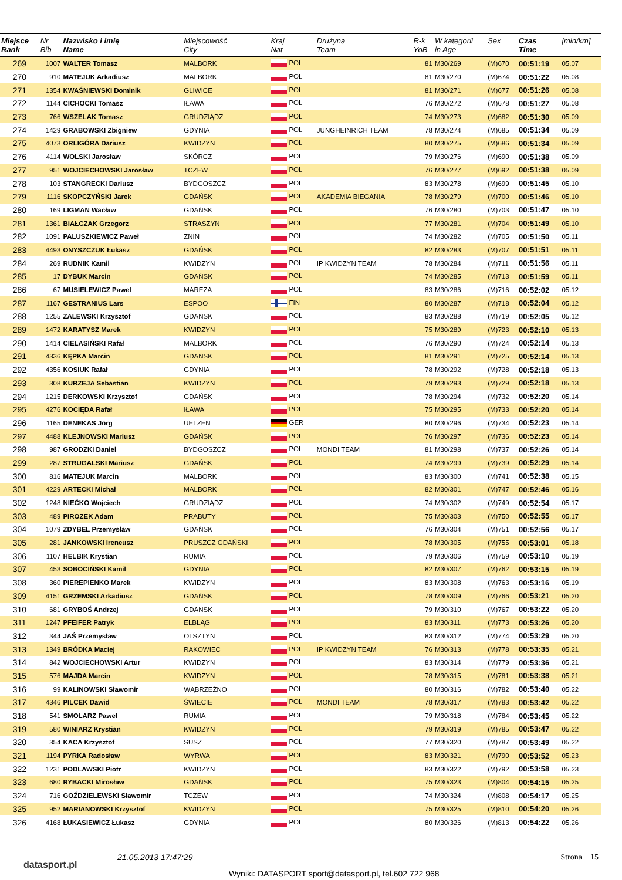| Miejsce Rank | Nr Bib | Nazwisko i imię Name | Miejscowość City | Kraj Nat | Drużyna Team | R-k YoB | W kategorii in Age | Sex | Czas Time | [min/km] |
| --- | --- | --- | --- | --- | --- | --- | --- | --- | --- | --- |
| 269 | 1007 | WALTER Tomasz | MALBORK | POL | | 81 | M30/269 | (M)670 | 00:51:19 | 05.07 |
| 270 | 910 | MATEJUK Arkadiusz | MALBORK | POL | | 81 | M30/270 | (M)674 | 00:51:22 | 05.08 |
| 271 | 1354 | KWAŚNIEWSKI Dominik | GLIWICE | POL | | 81 | M30/271 | (M)677 | 00:51:26 | 05.08 |
| 272 | 1144 | CICHOCKI Tomasz | IŁAWA | POL | | 76 | M30/272 | (M)678 | 00:51:27 | 05.08 |
| 273 | 766 | WSZELAK Tomasz | GRUDZIĄDZ | POL | | 74 | M30/273 | (M)682 | 00:51:30 | 05.09 |
| 274 | 1429 | GRABOWSKI Zbigniew | GDYNIA | POL | JUNGHEINRICH TEAM | 78 | M30/274 | (M)685 | 00:51:34 | 05.09 |
| 275 | 4073 | ORLIGÓRA Dariusz | KWIDZYN | POL | | 80 | M30/275 | (M)686 | 00:51:34 | 05.09 |
| 276 | 4114 | WOLSKI Jarosław | SKÓRCZ | POL | | 79 | M30/276 | (M)690 | 00:51:38 | 05.09 |
| 277 | 951 | WOJCIECHOWSKI Jarosław | TCZEW | POL | | 76 | M30/277 | (M)692 | 00:51:38 | 05.09 |
| 278 | 103 | STANGRECKI Dariusz | BYDGOSZCZ | POL | | 83 | M30/278 | (M)699 | 00:51:45 | 05.10 |
| 279 | 1116 | SKOPCZYŃSKI Jarek | GDAŃSK | POL | AKADEMIA BIEGANIA | 78 | M30/279 | (M)700 | 00:51:46 | 05.10 |
| 280 | 169 | LIGMAN Wacław | GDAŃSK | POL | | 76 | M30/280 | (M)703 | 00:51:47 | 05.10 |
| 281 | 1361 | BIAŁCZAK Grzegorz | STRASZYN | POL | | 77 | M30/281 | (M)704 | 00:51:49 | 05.10 |
| 282 | 1091 | PALUSZKIEWICZ Paweł | ŻNIN | POL | | 74 | M30/282 | (M)705 | 00:51:50 | 05.11 |
| 283 | 4493 | ONYSZCZUK Łukasz | GDAŃSK | POL | | 82 | M30/283 | (M)707 | 00:51:51 | 05.11 |
| 284 | 269 | RUDNIK Kamil | KWIDZYN | POL | IP KWIDZYN TEAM | 78 | M30/284 | (M)711 | 00:51:56 | 05.11 |
| 285 | 17 | DYBUK Marcin | GDAŃSK | POL | | 74 | M30/285 | (M)713 | 00:51:59 | 05.11 |
| 286 | 67 | MUSIELEWICZ Pawel | MAREZA | POL | | 83 | M30/286 | (M)716 | 00:52:02 | 05.12 |
| 287 | 1167 | GESTRANIUS Lars | ESPOO | FIN | | 80 | M30/287 | (M)718 | 00:52:04 | 05.12 |
| 288 | 1255 | ZALEWSKI Krzysztof | GDANSK | POL | | 83 | M30/288 | (M)719 | 00:52:05 | 05.12 |
| 289 | 1472 | KARATYSZ Marek | KWIDZYN | POL | | 75 | M30/289 | (M)723 | 00:52:10 | 05.13 |
| 290 | 1414 | CIELASIŃSKI Rafał | MALBORK | POL | | 76 | M30/290 | (M)724 | 00:52:14 | 05.13 |
| 291 | 4336 | KĘPKA Marcin | GDANSK | POL | | 81 | M30/291 | (M)725 | 00:52:14 | 05.13 |
| 292 | 4356 | KOSIUK Rafał | GDYNIA | POL | | 78 | M30/292 | (M)728 | 00:52:18 | 05.13 |
| 293 | 308 | KURZEJA Sebastian | KWIDZYN | POL | | 79 | M30/293 | (M)729 | 00:52:18 | 05.13 |
| 294 | 1215 | DERKOWSKI Krzysztof | GDAŃSK | POL | | 78 | M30/294 | (M)732 | 00:52:20 | 05.14 |
| 295 | 4276 | KOCIĘDA Rafał | IŁAWA | POL | | 75 | M30/295 | (M)733 | 00:52:20 | 05.14 |
| 296 | 1165 | DENEKAS Jörg | UELZEN | GER | | 80 | M30/296 | (M)734 | 00:52:23 | 05.14 |
| 297 | 4488 | KLEJNOWSKI Mariusz | GDAŃSK | POL | | 76 | M30/297 | (M)736 | 00:52:23 | 05.14 |
| 298 | 987 | GRODZKI Daniel | BYDGOSZCZ | POL | MONDI TEAM | 81 | M30/298 | (M)737 | 00:52:26 | 05.14 |
| 299 | 287 | STRUGALSKI Mariusz | GDAŃSK | POL | | 74 | M30/299 | (M)739 | 00:52:29 | 05.14 |
| 300 | 816 | MATEJUK Marcin | MALBORK | POL | | 83 | M30/300 | (M)741 | 00:52:38 | 05.15 |
| 301 | 4229 | ARTECKI Michał | MALBORK | POL | | 82 | M30/301 | (M)747 | 00:52:46 | 05.16 |
| 302 | 1248 | NIEĆKO Wojciech | GRUDZIĄDZ | POL | | 74 | M30/302 | (M)749 | 00:52:54 | 05.17 |
| 303 | 489 | PIROZEK Adam | PRABUTY | POL | | 75 | M30/303 | (M)750 | 00:52:55 | 05.17 |
| 304 | 1079 | ZDYBEL Przemysław | GDAŃSK | POL | | 76 | M30/304 | (M)751 | 00:52:56 | 05.17 |
| 305 | 281 | JANKOWSKI Ireneusz | PRUSZCZ GDAŃSKI | POL | | 78 | M30/305 | (M)755 | 00:53:01 | 05.18 |
| 306 | 1107 | HELBIK Krystian | RUMIA | POL | | 79 | M30/306 | (M)759 | 00:53:10 | 05.19 |
| 307 | 453 | SOBOCIŃSKI Kamil | GDYNIA | POL | | 82 | M30/307 | (M)762 | 00:53:15 | 05.19 |
| 308 | 360 | PIEREPIENKO Marek | KWIDZYN | POL | | 83 | M30/308 | (M)763 | 00:53:16 | 05.19 |
| 309 | 4151 | GRZEMSKI Arkadiusz | GDAŃSK | POL | | 78 | M30/309 | (M)766 | 00:53:21 | 05.20 |
| 310 | 681 | GRYBOŚ Andrzej | GDANSK | POL | | 79 | M30/310 | (M)767 | 00:53:22 | 05.20 |
| 311 | 1247 | PFEIFER Patryk | ELBLĄG | POL | | 83 | M30/311 | (M)773 | 00:53:26 | 05.20 |
| 312 | 344 | JAŚ Przemysław | OLSZTYN | POL | | 83 | M30/312 | (M)774 | 00:53:29 | 05.20 |
| 313 | 1349 | BRÓDKA Maciej | RAKOWIEC | POL | IP KWIDZYN TEAM | 76 | M30/313 | (M)778 | 00:53:35 | 05.21 |
| 314 | 842 | WOJCIECHOWSKI Artur | KWIDZYN | POL | | 83 | M30/314 | (M)779 | 00:53:36 | 05.21 |
| 315 | 576 | MAJDA Marcin | KWIDZYN | POL | | 78 | M30/315 | (M)781 | 00:53:38 | 05.21 |
| 316 | 99 | KALINOWSKI Sławomir | WĄBRZEŹNO | POL | | 80 | M30/316 | (M)782 | 00:53:40 | 05.22 |
| 317 | 4346 | PILCEK Dawid | ŚWIECIE | POL | MONDI TEAM | 78 | M30/317 | (M)783 | 00:53:42 | 05.22 |
| 318 | 541 | SMOLARZ Paweł | RUMIA | POL | | 79 | M30/318 | (M)784 | 00:53:45 | 05.22 |
| 319 | 580 | WINIARZ Krystian | KWIDZYN | POL | | 79 | M30/319 | (M)785 | 00:53:47 | 05.22 |
| 320 | 354 | KACA Krzysztof | SUSZ | POL | | 77 | M30/320 | (M)787 | 00:53:49 | 05.22 |
| 321 | 1194 | PYRKA Radosław | WYRWA | POL | | 83 | M30/321 | (M)790 | 00:53:52 | 05.23 |
| 322 | 1231 | PODLAWSKI Piotr | KWIDZYN | POL | | 83 | M30/322 | (M)792 | 00:53:58 | 05.23 |
| 323 | 680 | RYBACKI Mirosław | GDAŃSK | POL | | 75 | M30/323 | (M)804 | 00:54:15 | 05.25 |
| 324 | 716 | GOŹDZIELEWSKI Sławomir | TCZEW | POL | | 74 | M30/324 | (M)808 | 00:54:17 | 05.25 |
| 325 | 952 | MARIANOWSKI Krzysztof | KWIDZYN | POL | | 75 | M30/325 | (M)810 | 00:54:20 | 05.26 |
| 326 | 4168 | ŁUKASIEWICZ Łukasz | GDYNIA | POL | | 80 | M30/326 | (M)813 | 00:54:22 | 05.26 |
datasport.pl
21.05.2013 17:47:29
Wyniki: DATASPORT sport@datasport.pl, tel.602 722 968
Strona 15